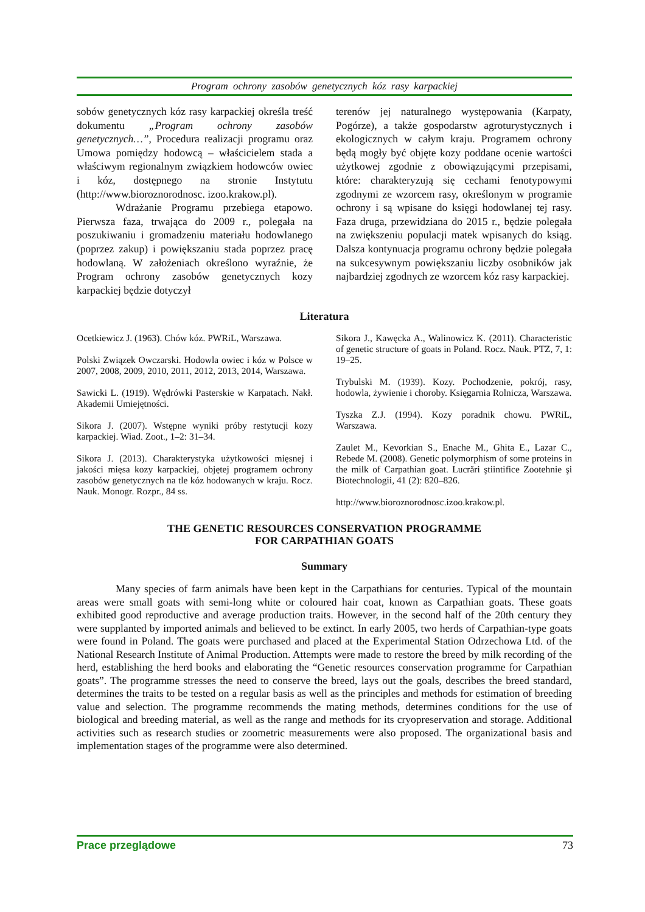Program ochrony zasobów genetycznych kóz rasy karpackiej
sobów genetycznych kóz rasy karpackiej określa treść dokumentu „Program ochrony zasobów genetycznych…”, Procedura realizacji programu oraz Umowa pomiędzy hodowcą – właścicielem stada a właściwym regionalnym związkiem hodowców owiec i kóz, dostępnego na stronie Instytutu (http://www.bioroznorodnosc. izoo.krakow.pl).
Wdrażanie Programu przebiega etapowo. Pierwsza faza, trwająca do 2009 r., polegała na poszukiwaniu i gromadzeniu materiału hodowlanego (poprzez zakup) i powiększaniu stada poprzez pracę hodowlaną. W założeniach określono wyraźnie, że Program ochrony zasobów genetycznych kozy karpackiej będzie dotyczył
terenów jej naturalnego występowania (Karpaty, Pogórze), a także gospodarstw agroturystycznych i ekologicznych w całym kraju. Programem ochrony będą mogły być objęte kozy poddane ocenie wartości użytkowej zgodnie z obowiązującymi przepisami, które: charakteryzują się cechami fenotypowymi zgodnymi ze wzorcem rasy, określonym w programie ochrony i są wpisane do księgi hodowlanej tej rasy. Faza druga, przewidziana do 2015 r., będzie polegała na zwiększeniu populacji matek wpisanych do ksiąg. Dalsza kontynuacja programu ochrony będzie polegała na sukcesywnym powiększaniu liczby osobników jak najbardziej zgodnych ze wzorcem kóz rasy karpackiej.
Literatura
Ocetkiewicz J. (1963). Chów kóz. PWRiL, Warszawa.
Polski Związek Owczarski. Hodowla owiec i kóz w Polsce w 2007, 2008, 2009, 2010, 2011, 2012, 2013, 2014, Warszawa.
Sawicki L. (1919). Wędrówki Pasterskie w Karpatach. Nakł. Akademii Umiejętności.
Sikora J. (2007). Wstępne wyniki próby restytucji kozy karpackiej. Wiad. Zoot., 1–2: 31–34.
Sikora J. (2013). Charakterystyka użytkowości mięsnej i jakości mięsa kozy karpackiej, objętej programem ochrony zasobów genetycznych na tle kóz hodowanych w kraju. Rocz. Nauk. Monogr. Rozpr., 84 ss.
Sikora J., Kawęcka A., Walinowicz K. (2011). Characteristic of genetic structure of goats in Poland. Rocz. Nauk. PTZ, 7, 1: 19–25.
Trybulski M. (1939). Kozy. Pochodzenie, pokrój, rasy, hodowla, żywienie i choroby. Księgarnia Rolnicza, Warszawa.
Tyszka Z.J. (1994). Kozy poradnik chowu. PWRiL, Warszawa.
Zaulet M., Kevorkian S., Enache M., Ghita E., Lazar C., Rebede M. (2008). Genetic polymorphism of some proteins in the milk of Carpathian goat. Lucrări ştiintifice Zootehnie şi Biotechnologii, 41 (2): 820–826.
http://www.bioroznorodnosc.izoo.krakow.pl.
THE GENETIC RESOURCES CONSERVATION PROGRAMME
FOR CARPATHIAN GOATS
Summary
Many species of farm animals have been kept in the Carpathians for centuries. Typical of the mountain areas were small goats with semi-long white or coloured hair coat, known as Carpathian goats. These goats exhibited good reproductive and average production traits. However, in the second half of the 20th century they were supplanted by imported animals and believed to be extinct. In early 2005, two herds of Carpathian-type goats were found in Poland. The goats were purchased and placed at the Experimental Station Odrzechowa Ltd. of the National Research Institute of Animal Production. Attempts were made to restore the breed by milk recording of the herd, establishing the herd books and elaborating the “Genetic resources conservation programme for Carpathian goats”. The programme stresses the need to conserve the breed, lays out the goals, describes the breed standard, determines the traits to be tested on a regular basis as well as the principles and methods for estimation of breeding value and selection. The programme recommends the mating methods, determines conditions for the use of biological and breeding material, as well as the range and methods for its cryopreservation and storage. Additional activities such as research studies or zoometric measurements were also proposed. The organizational basis and implementation stages of the programme were also determined.
Prace przeglądowe 73